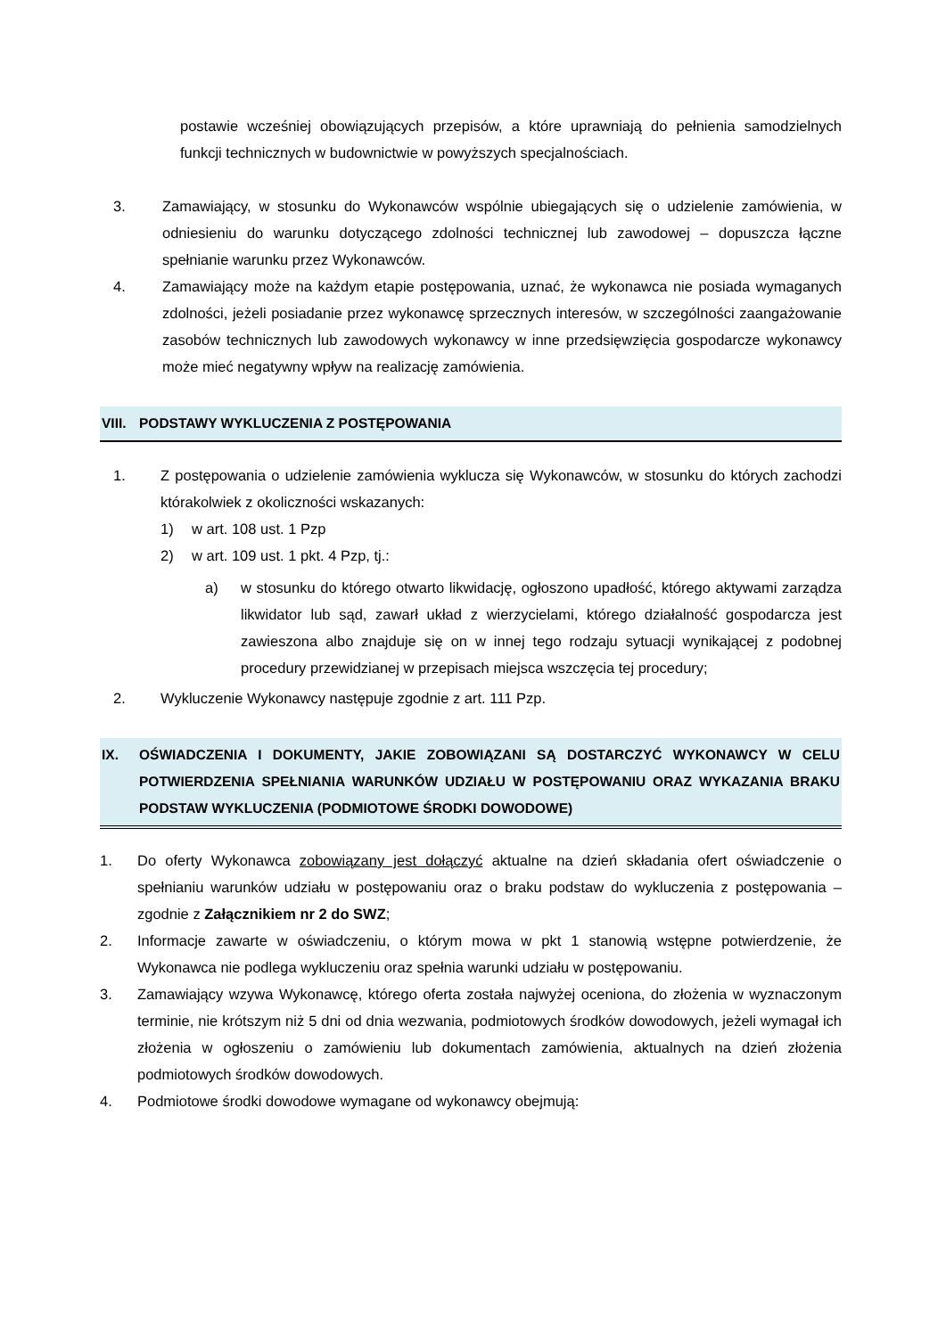postawie wcześniej obowiązujących przepisów, a które uprawniają do pełnienia samodzielnych funkcji technicznych w budownictwie w powyższych specjalnościach.
3. Zamawiający, w stosunku do Wykonawców wspólnie ubiegających się o udzielenie zamówienia, w odniesieniu do warunku dotyczącego zdolności technicznej lub zawodowej – dopuszcza łączne spełnianie warunku przez Wykonawców.
4. Zamawiający może na każdym etapie postępowania, uznać, że wykonawca nie posiada wymaganych zdolności, jeżeli posiadanie przez wykonawcę sprzecznych interesów, w szczególności zaangażowanie zasobów technicznych lub zawodowych wykonawcy w inne przedsięwzięcia gospodarcze wykonawcy może mieć negatywny wpływ na realizację zamówienia.
VIII. PODSTAWY WYKLUCZENIA Z POSTĘPOWANIA
1. Z postępowania o udzielenie zamówienia wyklucza się Wykonawców, w stosunku do których zachodzi którakolwiek z okoliczności wskazanych:
1) w art. 108 ust. 1 Pzp
2) w art. 109 ust. 1 pkt. 4 Pzp, tj.:
a) w stosunku do którego otwarto likwidację, ogłoszono upadłość, którego aktywami zarządza likwidator lub sąd, zawarł układ z wierzycielami, którego działalność gospodarcza jest zawieszona albo znajduje się on w innej tego rodzaju sytuacji wynikającej z podobnej procedury przewidzianej w przepisach miejsca wszczęcia tej procedury;
2. Wykluczenie Wykonawcy następuje zgodnie z art. 111 Pzp.
IX. OŚWIADCZENIA I DOKUMENTY, JAKIE ZOBOWIĄZANI SĄ DOSTARCZYĆ WYKONAWCY W CELU POTWIERDZENIA SPEŁNIANIA WARUNKÓW UDZIAŁU W POSTĘPOWANIU ORAZ WYKAZANIA BRAKU PODSTAW WYKLUCZENIA (PODMIOTOWE ŚRODKI DOWODOWE)
1. Do oferty Wykonawca zobowiązany jest dołączyć aktualne na dzień składania ofert oświadczenie o spełnianiu warunków udziału w postępowaniu oraz o braku podstaw do wykluczenia z postępowania – zgodnie z Załącznikiem nr 2 do SWZ;
2. Informacje zawarte w oświadczeniu, o którym mowa w pkt 1 stanowią wstępne potwierdzenie, że Wykonawca nie podlega wykluczeniu oraz spełnia warunki udziału w postępowaniu.
3. Zamawiający wzywa Wykonawcę, którego oferta została najwyżej oceniona, do złożenia w wyznaczonym terminie, nie krótszym niż 5 dni od dnia wezwania, podmiotowych środków dowodowych, jeżeli wymagał ich złożenia w ogłoszeniu o zamówieniu lub dokumentach zamówienia, aktualnych na dzień złożenia podmiotowych środków dowodowych.
4. Podmiotowe środki dowodowe wymagane od wykonawcy obejmują: